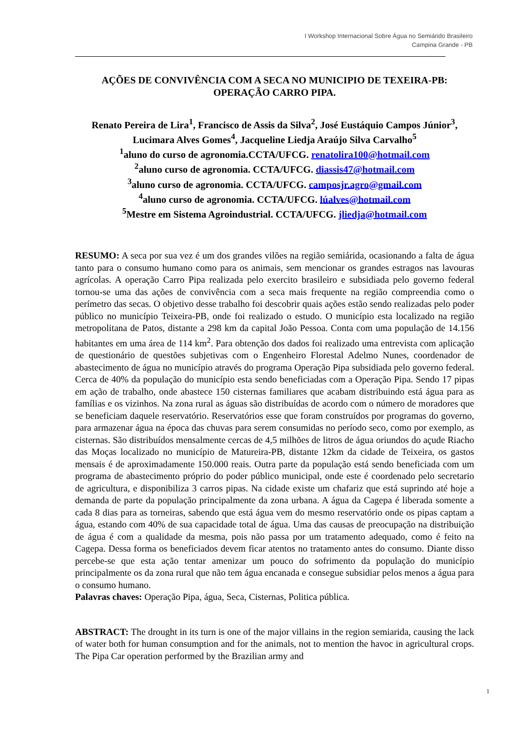I Workshop Internacional Sobre Água no Semiárido Brasileiro
Campina Grande - PB
AÇÕES DE CONVIVÊNCIA COM A SECA NO MUNICIPIO DE TEXEIRA-PB: OPERAÇÃO CARRO PIPA.
Renato Pereira de Lira<sup>1</sup>, Francisco de Assis da Silva<sup>2</sup>, José Eustáquio Campos Júnior<sup>3</sup>, Lucimara Alves Gomes<sup>4</sup>, Jacqueline Liedja Araújo Silva Carvalho<sup>5</sup>
<sup>1</sup> aluno do curso de agronomia.CCTA/UFCG. renatolira100@hotmail.com
<sup>2</sup> aluno curso de agronomia. CCTA/UFCG. diassis47@hotmail.com
<sup>3</sup> aluno curso de agronomia. CCTA/UFCG. camposjr.agro@gmail.com
<sup>4</sup> aluno curso de agronomia. CCTA/UFCG. lúalves@hotmail.com
<sup>5</sup> Mestre em Sistema Agroindustrial. CCTA/UFCG. jliedja@hotmail.com
RESUMO: A seca por sua vez é um dos grandes vilões na região semiárida, ocasionando a falta de água tanto para o consumo humano como para os animais, sem mencionar os grandes estragos nas lavouras agrícolas. A operação Carro Pipa realizada pelo exercito brasileiro e subsidiada pelo governo federal tornou-se uma das ações de convivência com a seca mais frequente na região compreendia como o perímetro das secas. O objetivo desse trabalho foi descobrir quais ações estão sendo realizadas pelo poder público no município Teixeira-PB, onde foi realizado o estudo. O município esta localizado na região metropolitana de Patos, distante a 298 km da capital João Pessoa. Conta com uma população de 14.156 habitantes em uma área de 114 km<sup>2</sup>. Para obtenção dos dados foi realizado uma entrevista com aplicação de questionário de questões subjetivas com o Engenheiro Florestal Adelmo Nunes, coordenador de abastecimento de água no município através do programa Operação Pipa subsidiada pelo governo federal. Cerca de 40% da população do município esta sendo beneficiadas com a Operação Pipa. Sendo 17 pipas em ação de trabalho, onde abastece 150 cisternas familiares que acabam distribuindo está água para as famílias e os vizinhos. Na zona rural as águas são distribuídas de acordo com o número de moradores que se beneficiam daquele reservatório. Reservatórios esse que foram construídos por programas do governo, para armazenar água na época das chuvas para serem consumidas no período seco, como por exemplo, as cisternas. São distribuídos mensalmente cercas de 4,5 milhões de litros de água oriundos do açude Riacho das Moças localizado no município de Matureira-PB, distante 12km da cidade de Teixeira, os gastos mensais é de aproximadamente 150.000 reais. Outra parte da população está sendo beneficiada com um programa de abastecimento próprio do poder público municipal, onde este é coordenado pelo secretario de agricultura, e disponibiliza 3 carros pipas. Na cidade existe um chafariz que está suprindo até hoje a demanda de parte da população principalmente da zona urbana. A água da Cagepa é liberada somente a cada 8 dias para as torneiras, sabendo que está água vem do mesmo reservatório onde os pipas captam a água, estando com 40% de sua capacidade total de água. Uma das causas de preocupação na distribuição de água é com a qualidade da mesma, pois não passa por um tratamento adequado, como é feito na Cagepa. Dessa forma os beneficiados devem ficar atentos no tratamento antes do consumo. Diante disso percebe-se que esta ação tentar amenizar um pouco do sofrimento da população do município principalmente os da zona rural que não tem água encanada e consegue subsidiar pelos menos a água para o consumo humano.
Palavras chaves: Operação Pipa, água, Seca, Cisternas, Politica pública.
ABSTRACT: The drought in its turn is one of the major villains in the region semiarida, causing the lack of water both for human consumption and for the animals, not to mention the havoc in agricultural crops. The Pipa Car operation performed by the Brazilian army and
1